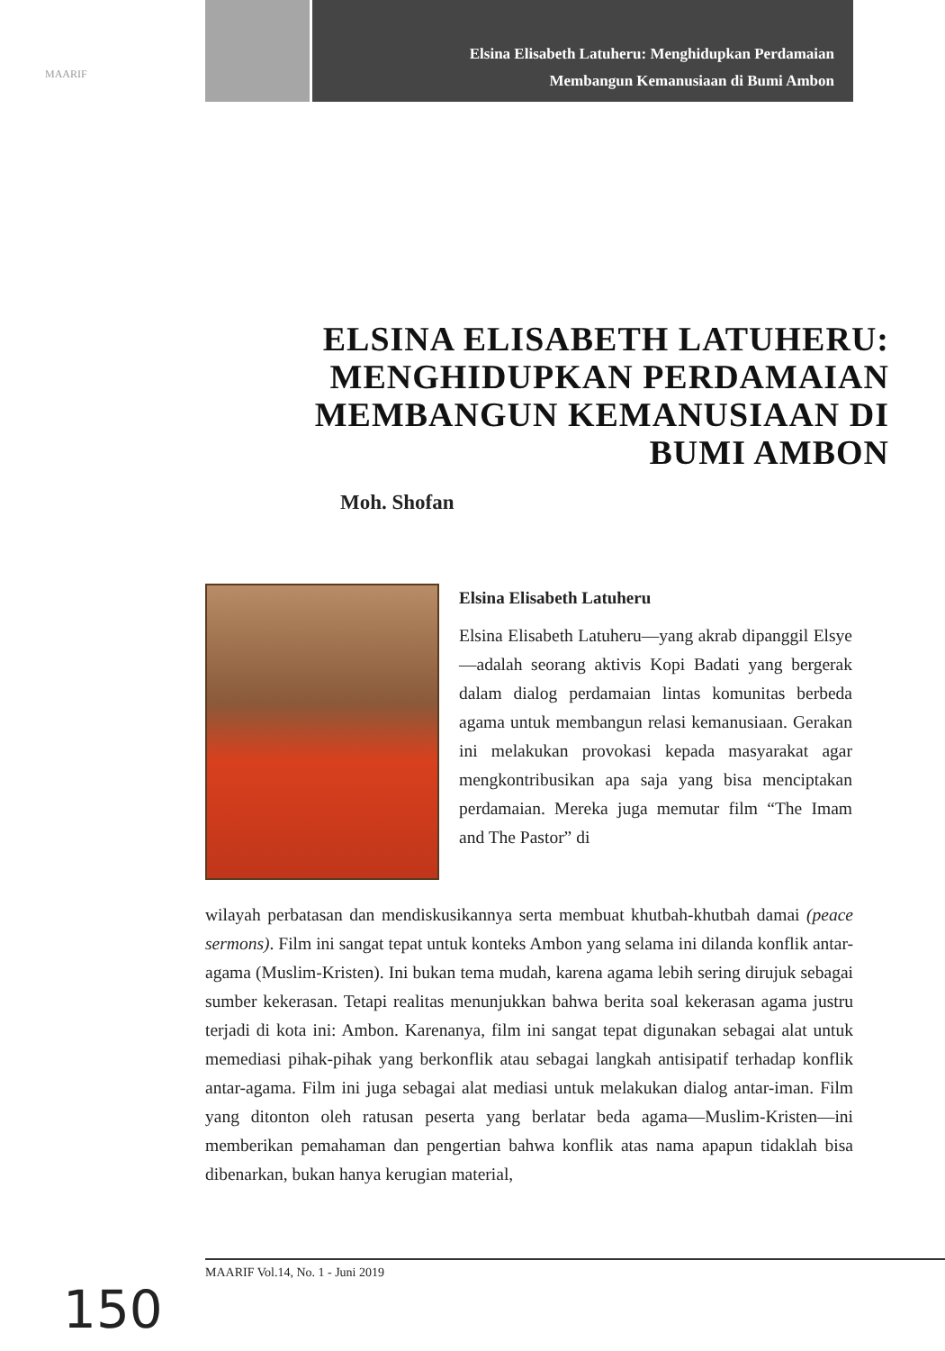MAARIF
Elsina Elisabeth Latuheru: Menghidupkan Perdamaian
Membangun Kemanusiaan di Bumi Ambon
ELSINA ELISABETH LATUHERU: MENGHIDUPKAN PERDAMAIAN MEMBANGUN KEMANUSIAAN DI BUMI AMBON
Moh. Shofan
Elsina Elisabeth Latuheru
Elsina Elisabeth Latuheru—yang akrab dipanggil Elsye—adalah seorang aktivis Kopi Badati yang bergerak dalam dialog perdamaian lintas komunitas berbeda agama untuk membangun relasi kemanusiaan. Gerakan ini melakukan provokasi kepada masyarakat agar mengkontribusikan apa saja yang bisa menciptakan perdamaian. Mereka juga memutar film “The Imam and The Pastor” di
wilayah perbatasan dan mendiskusikannya serta membuat khutbah-khutbah damai (peace sermons). Film ini sangat tepat untuk konteks Ambon yang selama ini dilanda konflik antar-agama (Muslim-Kristen). Ini bukan tema mudah, karena agama lebih sering dirujuk sebagai sumber kekerasan. Tetapi realitas menunjukkan bahwa berita soal kekerasan agama justru terjadi di kota ini: Ambon. Karenanya, film ini sangat tepat digunakan sebagai alat untuk memediasi pihak-pihak yang berkonflik atau sebagai langkah antisipatif terhadap konflik antar-agama. Film ini juga sebagai alat mediasi untuk melakukan dialog antar-iman. Film yang ditonton oleh ratusan peserta yang berlatar beda agama—Muslim-Kristen—ini memberikan pemahaman dan pengertian bahwa konflik atas nama apapun tidaklah bisa dibenarkan, bukan hanya kerugian material,
MAARIF Vol.14, No. 1 - Juni 2019
150